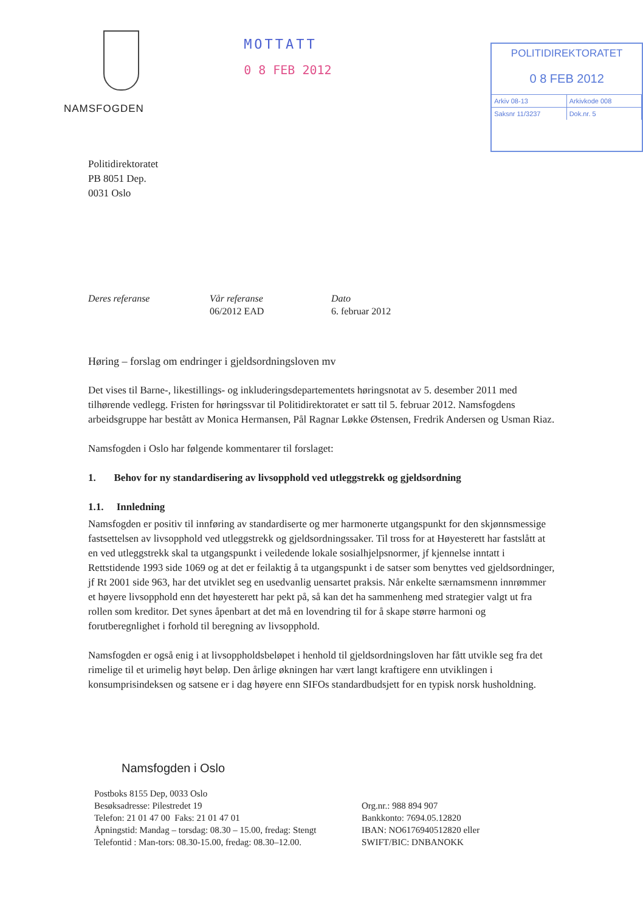NAMSFOGDEN
MOTTATT
0 8 FEB 2012
POLITIDIREKTORATET
0 8 FEB 2012
Arkiv 08-13 Arkivkode 008
Saksnr 11/3237 Dok.nr. 5
Politidirektoratet
PB 8051 Dep.
0031 Oslo
Deres referanse Vår referanse
06/2012 EAD
Dato
6. februar 2012
Høring – forslag om endringer i gjeldsordningsloven mv
Det vises til Barne-, likestillings- og inkluderingsdepartementets høringsnotat av 5. desember 2011 med tilhørende vedlegg. Fristen for høringssvar til Politidirektoratet er satt til 5. februar 2012. Namsfogdens arbeidsgruppe har bestått av Monica Hermansen, Pål Ragnar Løkke Østensen, Fredrik Andersen og Usman Riaz.
Namsfogden i Oslo har følgende kommentarer til forslaget:
1. Behov for ny standardisering av livsopphold ved utleggstrekk og gjeldsordning
1.1. Innledning
Namsfogden er positiv til innføring av standardiserte og mer harmonerte utgangspunkt for den skjønnsmessige fastsettelsen av livsopphold ved utleggstrekk og gjeldsordningssaker. Til tross for at Høyesterett har fastslått at en ved utleggstrekk skal ta utgangspunkt i veiledende lokale sosialhjelpsnormer, jf kjennelse inntatt i Rettstidende 1993 side 1069 og at det er feilaktig å ta utgangspunkt i de satser som benyttes ved gjeldsordninger, jf Rt 2001 side 963, har det utviklet seg en usedvanlig uensartet praksis. Når enkelte særnamsmenn innrømmer et høyere livsopphold enn det høyesterett har pekt på, så kan det ha sammenheng med strategier valgt ut fra rollen som kreditor. Det synes åpenbart at det må en lovendring til for å skape større harmoni og forutberegnlighet i forhold til beregning av livsopphold.
Namsfogden er også enig i at livsoppholdsbeløpet i henhold til gjeldsordningsloven har fått utvikle seg fra det rimelige til et urimelig høyt beløp. Den årlige økningen har vært langt kraftigere enn utviklingen i konsumprisindeksen og satsene er i dag høyere enn SIFOs standardbudsjett for en typisk norsk husholdning.
Namsfogden i Oslo
Postboks 8155 Dep, 0033 Oslo
Besøksadresse: Pilestredet 19
Telefon: 21 01 47 00 Faks: 21 01 47 01
Åpningstid: Mandag – torsdag: 08.30 – 15.00, fredag: Stengt
Telefontid : Man-tors: 08.30-15.00, fredag: 08.30–12.00.
Org.nr.: 988 894 907
Bankkonto: 7694.05.12820
IBAN: NO6176940512820 eller
SWIFT/BIC: DNBANOKK